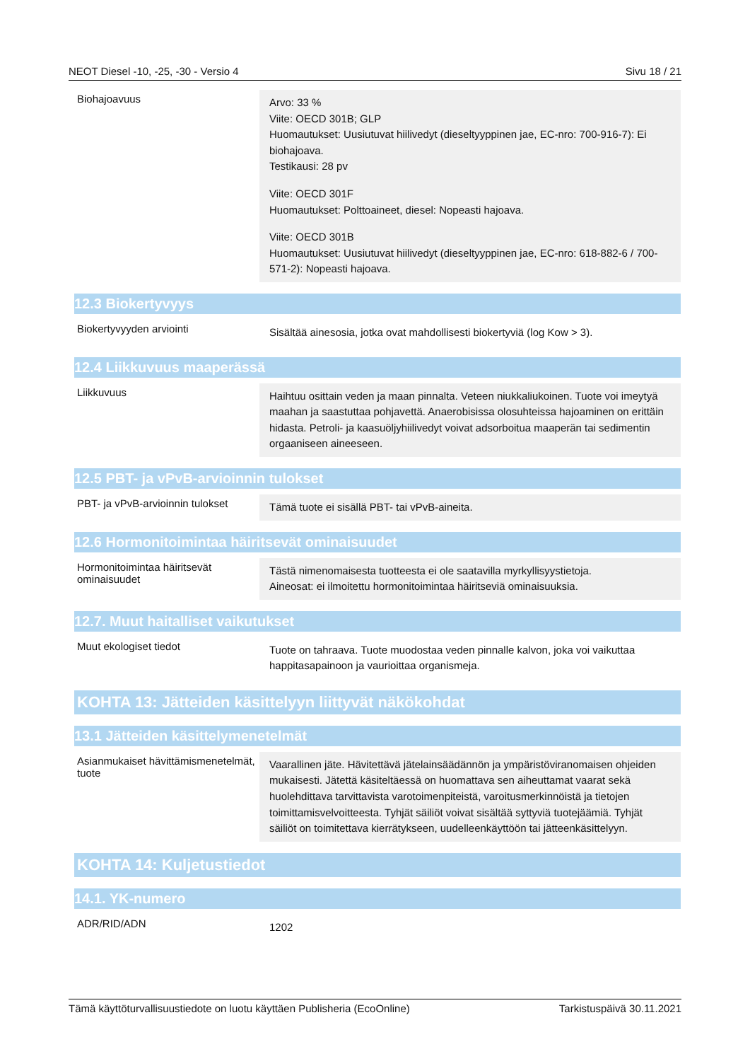NEOT Diesel -10, -25, -30 - Versio 4 Sivu 18 / 21
Biohajoavuus
Arvo: 33 %
Viite: OECD 301B; GLP
Huomautukset: Uusiutuvat hiilivedyt (dieseltyyppinen jae, EC-nro: 700-916-7): Ei biohajoava.
Testikausi: 28 pv
Viite: OECD 301F
Huomautukset: Polttoaineet, diesel: Nopeasti hajoava.
Viite: OECD 301B
Huomautukset: Uusiutuvat hiilivedyt (dieseltyyppinen jae, EC-nro: 618-882-6 / 700-571-2): Nopeasti hajoava.
12.3 Biokertyvyys
Biokertyvyyden arviointi
Sisältää ainesosia, jotka ovat mahdollisesti biokertyviä (log Kow > 3).
12.4 Liikkuvuus maaperässä
Liikkuvuus
Haihtuu osittain veden ja maan pinnalta. Veteen niukkaliukoinen. Tuote voi imeytyä maahan ja saastuttaa pohjavettä. Anaerobisissa olosuhteissa hajoaminen on erittäin hidasta. Petroli- ja kaasuöljyhiilivedyt voivat adsorboitua maaperän tai sedimentin orgaaniseen aineeseen.
12.5 PBT- ja vPvB-arvioinnin tulokset
PBT- ja vPvB-arvioinnin tulokset
Tämä tuote ei sisällä PBT- tai vPvB-aineita.
12.6 Hormonitoimintaa häiritsevät ominaisuudet
Hormonitoimintaa häiritsevät ominaisuudet
Tästä nimenomaisesta tuotteesta ei ole saatavilla myrkyllisyystietoja.
Aineosat: ei ilmoitettu hormonitoimintaa häiritseviä ominaisuuksia.
12.7. Muut haitalliset vaikutukset
Muut ekologiset tiedot
Tuote on tahraava. Tuote muodostaa veden pinnalle kalvon, joka voi vaikuttaa happitasapainoon ja vaurioittaa organismeja.
KOHTA 13: Jätteiden käsittelyyn liittyvät näkökohdat
13.1 Jätteiden käsittelymenetelmät
Asianmukaiset hävittämismenetelmät, tuote
Vaarallinen jäte. Hävitettävä jätelainsäädännön ja ympäristöviranomaisen ohjeiden mukaisesti. Jätettä käsiteltäessä on huomattava sen aiheuttamat vaarat sekä huolehdittava tarvittavista varotoimenpiteistä, varoitusmerkinnöistä ja tietojen toimittamisvelvoitteesta. Tyhjät säiliöt voivat sisältää syttyviä tuotejäämiä. Tyhjät säiliöt on toimitettava kierrätykseen, uudelleenkäyttöön tai jätteenkäsittelyyn.
KOHTA 14: Kuljetustiedot
14.1. YK-numero
ADR/RID/ADN
1202
Tämä käyttöturvallisuustiedote on luotu käyttäen Publisheria (EcoOnline) Tarkistuspäivä 30.11.2021